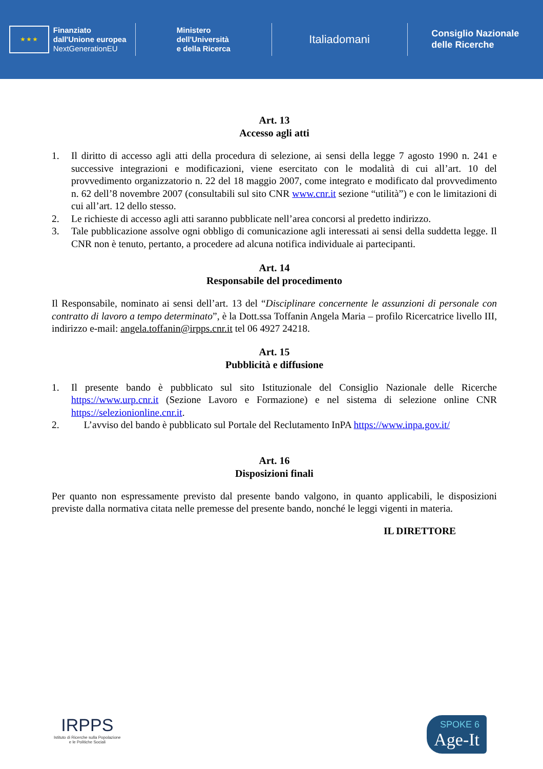★ ★ ★ Finanziato
dall'Unione europea
NextGenerationEU
Ministero
dell'Università
e della Ricerca
Italiadomani
Consiglio Nazionale
delle Ricerche
Art. 13
Accesso agli atti
1. Il diritto di accesso agli atti della procedura di selezione, ai sensi della legge 7 agosto 1990 n. 241 e successive integrazioni e modificazioni, viene esercitato con le modalità di cui all’art. 10 del provvedimento organizzatorio n. 22 del 18 maggio 2007, come integrato e modificato dal provvedimento n. 62 dell’8 novembre 2007 (consultabili sul sito CNR www.cnr.it sezione “utilità”) e con le limitazioni di cui all’art. 12 dello stesso.
2. Le richieste di accesso agli atti saranno pubblicate nell’area concorsi al predetto indirizzo.
3. Tale pubblicazione assolve ogni obbligo di comunicazione agli interessati ai sensi della suddetta legge. Il CNR non è tenuto, pertanto, a procedere ad alcuna notifica individuale ai partecipanti.
Art. 14
Responsabile del procedimento
Il Responsabile, nominato ai sensi dell’art. 13 del “Disciplinare concernente le assunzioni di personale con contratto di lavoro a tempo determinato”, è la Dott.ssa Toffanin Angela Maria – profilo Ricercatrice livello III, indirizzo e-mail: angela.toffanin@irpps.cnr.it tel 06 4927 24218.
Art. 15
Pubblicità e diffusione
1. Il presente bando è pubblicato sul sito Istituzionale del Consiglio Nazionale delle Ricerche https://www.urp.cnr.it (Sezione Lavoro e Formazione) e nel sistema di selezione online CNR https://selezionionline.cnr.it.
2. L’avviso del bando è pubblicato sul Portale del Reclutamento InPA https://www.inpa.gov.it/
Art. 16
Disposizioni finali
Per quanto non espressamente previsto dal presente bando valgono, in quanto applicabili, le disposizioni previste dalla normativa citata nelle premesse del presente bando, nonché le leggi vigenti in materia.
IL DIRETTORE
IRPPS
Istituto di Ricerche sulla Popolazione
e le Politiche Sociali
SPOKE 6
Age-It